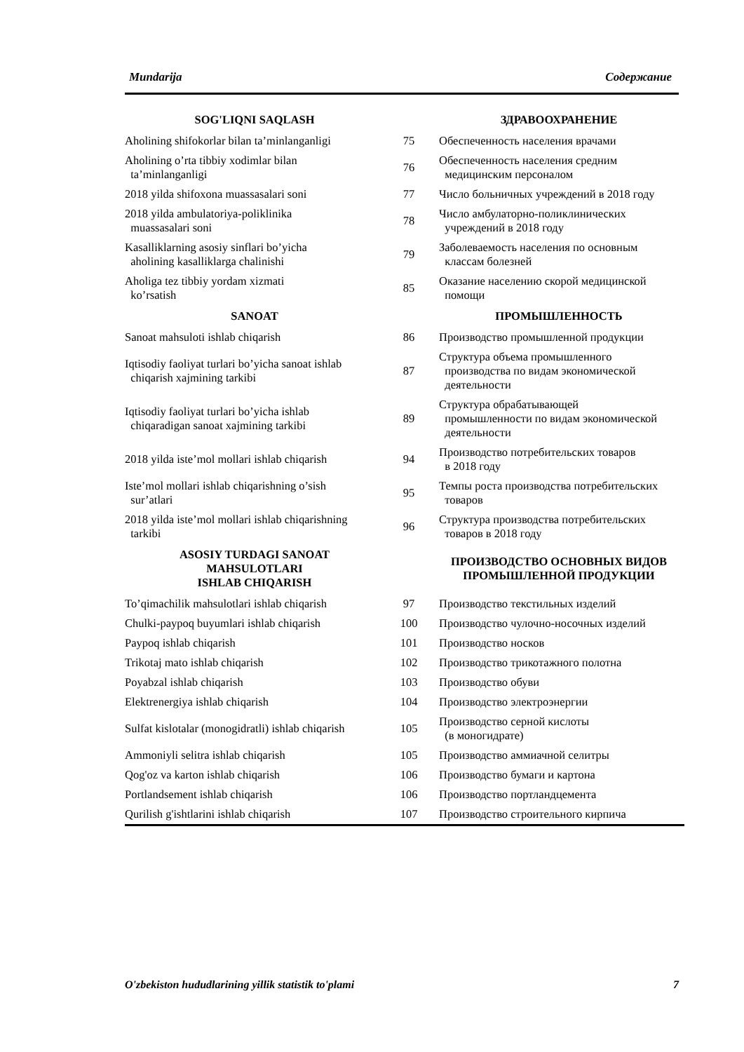Mundarija Содержание
| SOG'LIQNI SAQLASH | | ЗДРАВООХРАНЕНИЕ |
| Aholining shifokorlar bilan ta’minlanganligi | 75 | Обеспеченность населения врачами |
| Aholining o’rta tibbiy xodimlar bilan ta’minlanganligi | 76 | Обеспеченность населения средним медицинским персоналом |
| 2018 yilda shifoxona muassasalari soni | 77 | Число больничных учреждений в 2018 году |
| 2018 yilda ambulatoriya-poliklinika muassasalari soni | 78 | Число амбулаторно-поликлинических учреждений в 2018 году |
| Kasalliklarning asosiy sinflari bo’yicha aholining kasalliklarga chalinishi | 79 | Заболеваемость населения по основным классам болезней |
| Aholiga tez tibbiy yordam xizmati ko’rsatish | 85 | Оказание населению скорой медицинской помощи |
| SANOAT | | ПРОМЫШЛЕННОСТЬ |
| Sanoat mahsuloti ishlab chiqarish | 86 | Производство промышленной продукции |
| Iqtisodiy faoliyat turlari bo’yicha sanoat ishlab chiqarish xajmining tarkibi | 87 | Структура объема промышленного производства по видам экономической деятельности |
| Iqtisodiy faoliyat turlari bo’yicha ishlab chiqaradigan sanoat xajmining tarkibi | 89 | Структура обрабатывающей промышленности по видам экономической деятельности |
| 2018 yilda iste’mol mollari ishlab chiqarish | 94 | Производство потребительских товаров в 2018 году |
| Iste’mol mollari ishlab chiqarishning o’sish sur’atlari | 95 | Темпы роста производства потребительских товаров |
| 2018 yilda iste’mol mollari ishlab chiqarishning tarkibi | 96 | Структура производства потребительских товаров в 2018 году |
| ASOSIY TURDAGI SANOAT MAHSULOTLARI ISHLAB CHIQARISH | | ПРОИЗВОДСТВО ОСНОВНЫХ ВИДОВ ПРОМЫШЛЕННОЙ ПРОДУКЦИИ |
| To’qimachilik mahsulotlari ishlab chiqarish | 97 | Производство текстильных изделий |
| Chulki-paypoq buyumlari ishlab chiqarish | 100 | Производство чулочно-носочных изделий |
| Paypoq ishlab chiqarish | 101 | Производство носков |
| Trikotaj mato ishlab chiqarish | 102 | Производство трикотажного полотна |
| Poyabzal ishlab chiqarish | 103 | Производство обуви |
| Elektrenergiya ishlab chiqarish | 104 | Производство электроэнергии |
| Sulfat kislotalar (monogidratli) ishlab chiqarish | 105 | Производство серной кислоты (в моногидрате) |
| Ammoniyli selitra ishlab chiqarish | 105 | Производство аммиачной селитры |
| Qog'oz va karton ishlab chiqarish | 106 | Производство бумаги и картона |
| Portlandsement ishlab chiqarish | 106 | Производство портландцемента |
| Qurilish g'ishtlarini ishlab chiqarish | 107 | Производство строительного кирпича |
O'zbekiston hududlarining yillik statistik to'plami 7